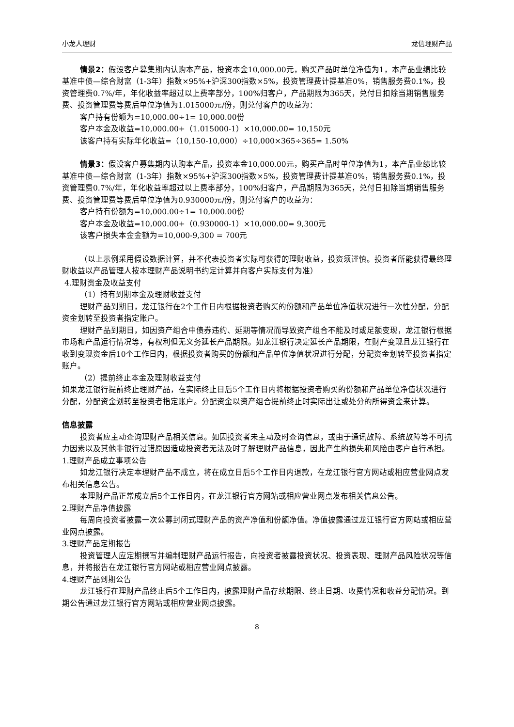小龙人理财 龙信理财产品
情景2：假设客户募集期内认购本产品，投资本金10,000.00元，购买产品时单位净值为1，本产品业绩比较基准中债—综合财富（1-3年）指数×95%+沪深300指数×5%，投资管理费计提基准0%，销售服务费0.1%，投资管理费0.7%/年，年化收益率超过以上费率部分，100%归客户，产品期限为365天，兑付日扣除当期销售服务费、投资管理费等费后单位净值为1.015000元/份，则兑付客户的收益为：
客户持有份额为=10,000.00÷1= 10,000.00份
客户本金及收益=10,000.00+（1.015000-1）×10,000.00= 10,150元
该客户持有实际年化收益=（10,150-10,000）÷10,000×365÷365= 1.50%
情景3：假设客户募集期内认购本产品，投资本金10,000.00元，购买产品时单位净值为1，本产品业绩比较基准中债—综合财富（1-3年）指数×95%+沪深300指数×5%，投资管理费计提基准0%，销售服务费0.1%，投资管理费0.7%/年，年化收益率超过以上费率部分，100%归客户，产品期限为365天，兑付日扣除当期销售服务费、投资管理费等费后单位净值为0.930000元/份，则兑付客户的收益为：
客户持有份额为=10,000.00÷1= 10,000.00份
客户本金及收益=10,000.00+（0.930000-1）×10,000.00= 9,300元
该客户损失本金金额为=10,000-9,300 = 700元
（以上示例采用假设数据计算，并不代表投资者实际可获得的理财收益，投资须谨慎。投资者所能获得最终理财收益以产品管理人按本理财产品说明书约定计算并向客户实际支付为准）
4.理财资金及收益支付
（1）持有到期本金及理财收益支付
理财产品到期日，龙江银行在2个工作日内根据投资者购买的份额和产品单位净值状况进行一次性分配，分配资金划转至投资者指定账户。
理财产品到期日，如因资产组合中债券违约、延期等情况而导致资产组合不能及时或足额变现，龙江银行根据市场和产品运行情况等，有权利但无义务延长产品期限。如龙江银行决定延长产品期限，在财产变现且龙江银行在收到变现资金后10个工作日内，根据投资者购买的份额和产品单位净值状况进行分配，分配资金划转至投资者指定账户。
（2）提前终止本金及理财收益支付
如果龙江银行提前终止理财产品，在实际终止日后5个工作日内将根据投资者购买的份额和产品单位净值状况进行分配，分配资金划转至投资者指定账户。分配资金以资产组合提前终止时实际出让或处分的所得资金来计算。
信息披露
投资者应主动查询理财产品相关信息。如因投资者未主动及时查询信息，或由于通讯故障、系统故障等不可抗力因素以及其他非银行过错原因造成投资者无法及时了解理财产品信息，因此产生的损失和风险由客户自行承担。
1.理财产品成立事项公告
如龙江银行决定本理财产品不成立，将在成立日后5个工作日内退款，在龙江银行官方网站或相应营业网点发布相关信息公告。
本理财产品正常成立后5个工作日内，在龙江银行官方网站或相应营业网点发布相关信息公告。
2.理财产品净值披露
每周向投资者披露一次公募封闭式理财产品的资产净值和份额净值。净值披露通过龙江银行官方网站或相应营业网点披露。
3.理财产品定期报告
投资管理人应定期撰写并编制理财产品运行报告，向投资者披露投资状况、投资表现、理财产品风险状况等信息，并将报告在龙江银行官方网站或相应营业网点披露。
4.理财产品到期公告
龙江银行在理财产品终止后5个工作日内，披露理财产品存续期限、终止日期、收费情况和收益分配情况。到期公告通过龙江银行官方网站或相应营业网点披露。
8